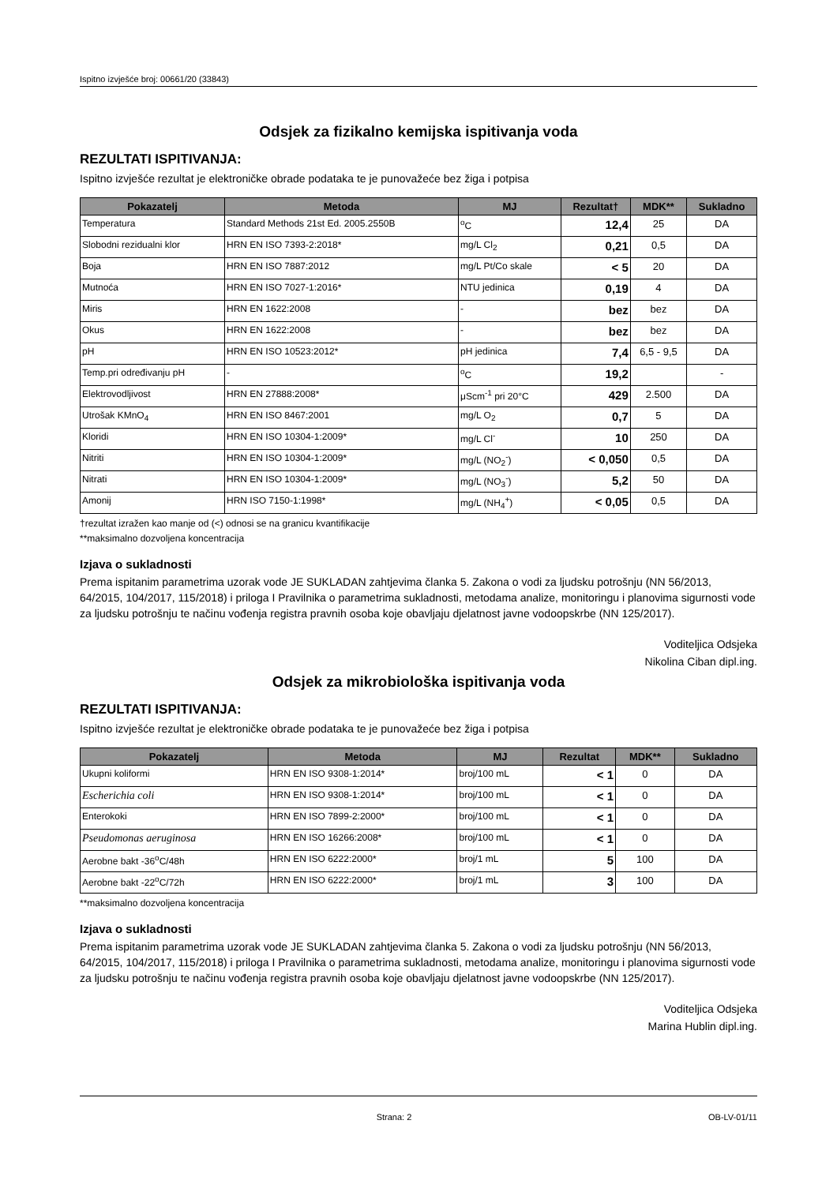Ispitno izvješće broj: 00661/20 (33843)
Odsjek za fizikalno kemijska ispitivanja voda
REZULTATI ISPITIVANJA:
Ispitno izvješće rezultat je elektroničke obrade podataka te je punovažeće bez žiga i potpisa
| Pokazatelj | Metoda | MJ | Rezultat† | MDK** | Sukladno |
| --- | --- | --- | --- | --- | --- |
| Temperatura | Standard Methods 21st Ed. 2005.2550B | <sup>o</sup> C | 12,4 | 25 | DA |
| Slobodni rezidualni klor | HRN EN ISO 7393-2:2018* | mg/L Cl<sub>2</sub> | 0,21 | 0,5 | DA |
| Boja | HRN EN ISO 7887:2012 | mg/L Pt/Co skale | < 5 | 20 | DA |
| Mutnoća | HRN EN ISO 7027-1:2016* | NTU jedinica | 0,19 | 4 | DA |
| Miris | HRN EN 1622:2008 | - | bez | bez | DA |
| Okus | HRN EN 1622:2008 | - | bez | bez | DA |
| pH | HRN EN ISO 10523:2012* | pH jedinica | 7,4 | 6,5 - 9,5 | DA |
| Temp.pri određivanju pH | - | <sup>o</sup> C | 19,2 | | - |
| Elektrovodljivost | HRN EN 27888:2008* | μScm<sup>-1</sup> pri 20°C | 429 | 2.500 | DA |
| Utrošak KMnO<sub>4</sub> | HRN EN ISO 8467:2001 | mg/L O<sub>2</sub> | 0,7 | 5 | DA |
| Kloridi | HRN EN ISO 10304-1:2009* | mg/L Cl<sup>-</sup> | 10 | 250 | DA |
| Nitriti | HRN EN ISO 10304-1:2009* | mg/L (NO<sub>2</sub><sup>-</sup>) | < 0,050 | 0,5 | DA |
| Nitrati | HRN EN ISO 10304-1:2009* | mg/L (NO<sub>3</sub><sup>-</sup>) | 5,2 | 50 | DA |
| Amonij | HRN ISO 7150-1:1998* | mg/L (NH<sub>4</sub><sup>+</sup>) | < 0,05 | 0,5 | DA |
†rezultat izražen kao manje od (<) odnosi se na granicu kvantifikacije
**maksimalno dozvoljena koncentracija
Izjava o sukladnosti
Prema ispitanim parametrima uzorak vode JE SUKLADAN zahtjevima članka 5. Zakona o vodi za ljudsku potrošnju (NN 56/2013, 64/2015, 104/2017, 115/2018) i priloga I Pravilnika o parametrima sukladnosti, metodama analize, monitoringu i planovima sigurnosti vode za ljudsku potrošnju te načinu vođenja registra pravnih osoba koje obavljaju djelatnost javne vodoopskrbe (NN 125/2017).
Voditeljica Odsjeka
Nikolina Ciban dipl.ing.
Odsjek za mikrobiološka ispitivanja voda
REZULTATI ISPITIVANJA:
Ispitno izvješće rezultat je elektroničke obrade podataka te je punovažeće bez žiga i potpisa
| Pokazatelj | Metoda | MJ | Rezultat | MDK** | Sukladno |
| --- | --- | --- | --- | --- | --- |
| Ukupni koliformi | HRN EN ISO 9308-1:2014* | broj/100 mL | < 1 | 0 | DA |
| Escherichia coli | HRN EN ISO 9308-1:2014* | broj/100 mL | < 1 | 0 | DA |
| Enterokoki | HRN EN ISO 7899-2:2000* | broj/100 mL | < 1 | 0 | DA |
| Pseudomonas aeruginosa | HRN EN ISO 16266:2008* | broj/100 mL | < 1 | 0 | DA |
| Aerobne bakt -36<sup>o</sup>C/48h | HRN EN ISO 6222:2000* | broj/1 mL | 5 | 100 | DA |
| Aerobne bakt -22<sup>o</sup>C/72h | HRN EN ISO 6222:2000* | broj/1 mL | 3 | 100 | DA |
**maksimalno dozvoljena koncentracija
Izjava o sukladnosti
Prema ispitanim parametrima uzorak vode JE SUKLADAN zahtjevima članka 5. Zakona o vodi za ljudsku potrošnju (NN 56/2013, 64/2015, 104/2017, 115/2018) i priloga I Pravilnika o parametrima sukladnosti, metodama analize, monitoringu i planovima sigurnosti vode za ljudsku potrošnju te načinu vođenja registra pravnih osoba koje obavljaju djelatnost javne vodoopskrbe (NN 125/2017).
Voditeljica Odsjeka
Marina Hublin dipl.ing.
Strana: 2 OB-LV-01/11